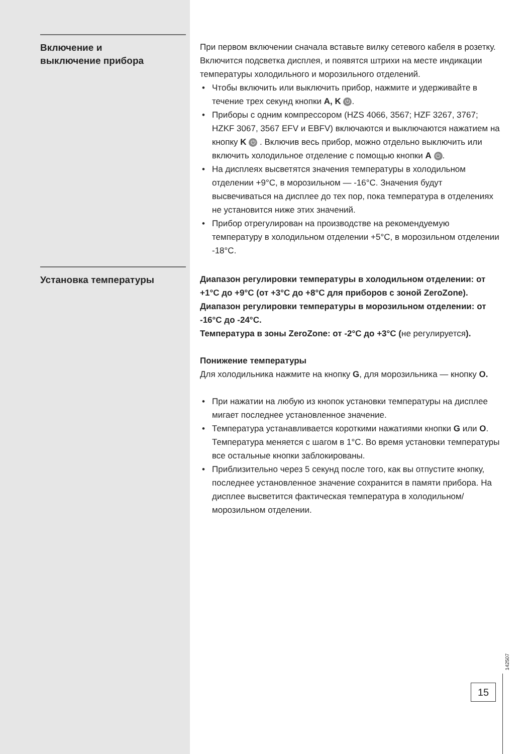Включение и
выключение прибора
При первом включении сначала вставьте вилку сетевого кабеля в розетку. Включится подсветка дисплея, и появятся штрихи на месте индикации температуры холодильного и морозильного отделений.
• Чтобы включить или выключить прибор, нажмите и удерживайте в течение трех секунд кнопки A, K ⏻.
• Приборы с одним компрессором (HZS 4066, 3567; HZF 3267, 3767; HZKF 3067, 3567 EFV и EBFV) включаются и выключаются нажатием на кнопку K ⏻ . Включив весь прибор, можно отдельно выключить или включить холодильное отделение с помощью кнопки A ⏻.
• На дисплеях высветятся значения температуры в холодильном отделении +9°C, в морозильном — -16°C. Значения будут высвечиваться на дисплее до тех пор, пока температура в отделениях не установится ниже этих значений.
• Прибор отрегулирован на производстве на рекомендуемую температуру в холодильном отделении +5°C, в морозильном отделении -18°C.
Установка температуры
Диапазон регулировки температуры в холодильном отделении: от +1°C до +9°C (от +3°C до +8°C для приборов с зоной ZeroZone).
Диапазон регулировки температуры в морозильном отделении: от -16°C до -24°C.
Температура в зоны ZeroZone: от -2°C до +3°C (не регулируется).
Понижение температуры
Для холодильника нажмите на кнопку G, для морозильника — кнопку O.
• При нажатии на любую из кнопок установки температуры на дисплее мигает последнее установленное значение.
• Температура устанавливается короткими нажатиями кнопки G или O. Температура меняется с шагом в 1°C. Во время установки температуры все остальные кнопки заблокированы.
• Приблизительно через 5 секунд после того, как вы отпустите кнопку, последнее установленное значение сохранится в памяти прибора. На дисплее высветится фактическая температура в холодильном/морозильном отделении.
142507
15